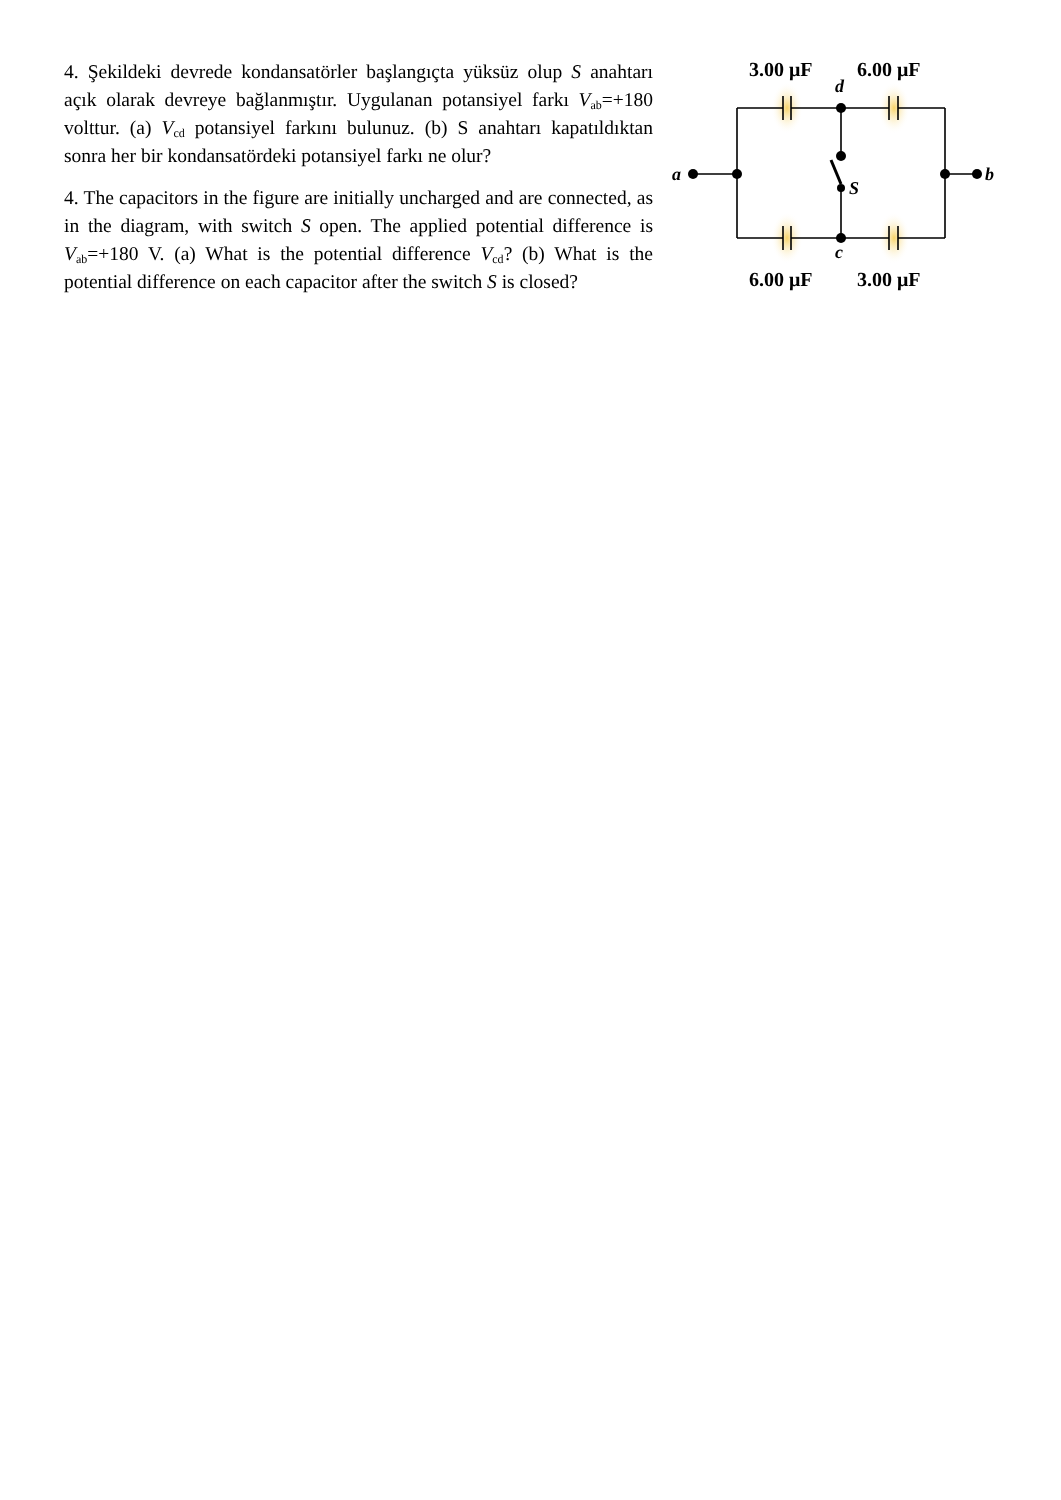3.00 μF
6.00 μF
d
a
b
S
c
6.00 μF
3.00 μF
4. Şekildeki devrede kondansatörler başlangıçta yüksüz olup S anahtarı açık olarak devreye bağlanmıştır. Uygulanan potansiyel farkı V<sub>ab</sub>=+180 volttur. (a) V<sub>cd</sub> potansiyel farkını bulunuz. (b) S anahtarı kapatıldıktan sonra her bir kondansatördeki potansiyel farkı ne olur?
4. The capacitors in the figure are initially uncharged and are connected, as in the diagram, with switch S open. The applied potential difference is V<sub>ab</sub>=+180 V. (a) What is the potential difference V<sub>cd</sub>? (b) What is the potential difference on each capacitor after the switch S is closed?